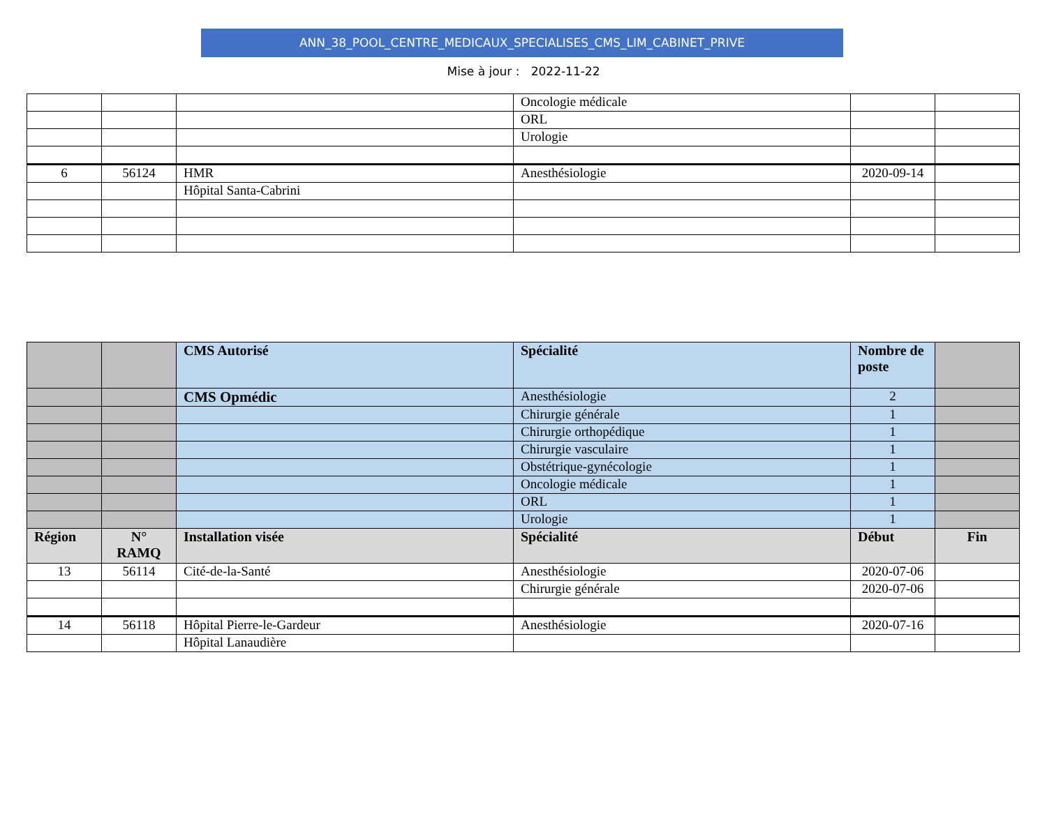ANN_38_POOL_CENTRE_MEDICAUX_SPECIALISES_CMS_LIM_CABINET_PRIVE
Mise à jour : 2022-11-22
| | | | Oncologie médicale | | |
| | | | ORL | | |
| | | | Urologie | | |
| 6 | 56124 | HMR | Anesthésiologie | 2020-09-14 | |
| | | Hôpital Santa-Cabrini | | | |
| | | CMS Autorisé | Spécialité | Nombre de poste | |
| --- | --- | --- | --- | --- | --- |
| | | CMS Opmédic | Anesthésiologie | 2 | |
| | | | Chirurgie générale | 1 | |
| | | | Chirurgie orthopédique | 1 | |
| | | | Chirurgie vasculaire | 1 | |
| | | | Obstétrique-gynécologie | 1 | |
| | | | Oncologie médicale | 1 | |
| | | | ORL | 1 | |
| | | | Urologie | 1 | |
| Région | N° RAMQ | Installation visée | Spécialité | Début | Fin |
| 13 | 56114 | Cité-de-la-Santé | Anesthésiologie | 2020-07-06 | |
| | | | Chirurgie générale | 2020-07-06 | |
| 14 | 56118 | Hôpital Pierre-le-Gardeur | Anesthésiologie | 2020-07-16 | |
| | | Hôpital Lanaudière | | | |